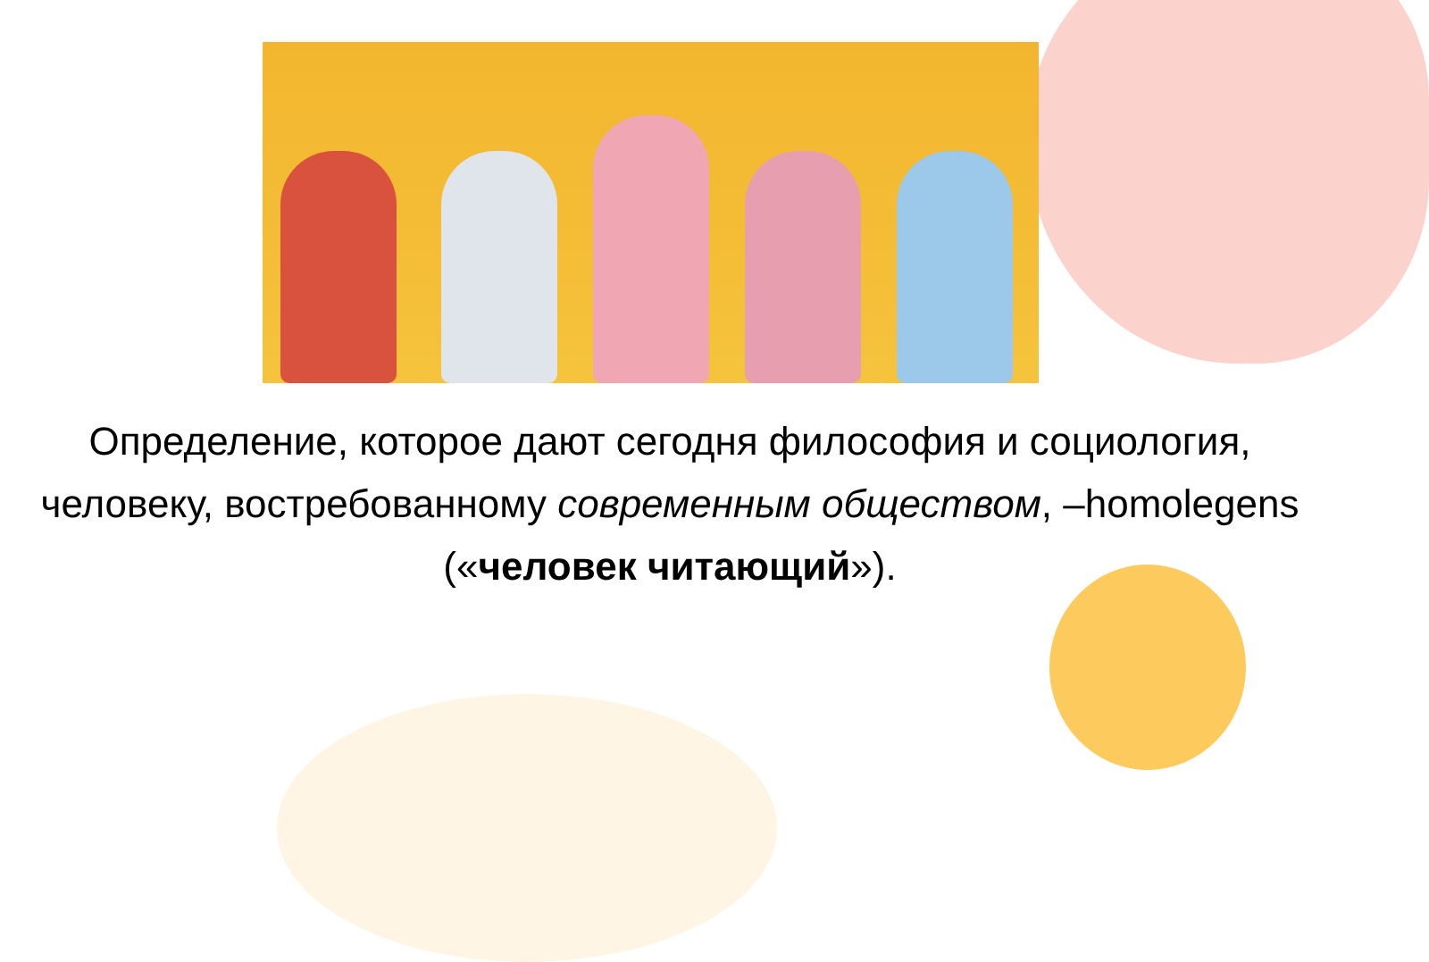Определение, которое дают сегодня философия и социология, человеку, востребованному современным обществом, –homolegens («человек читающий»).